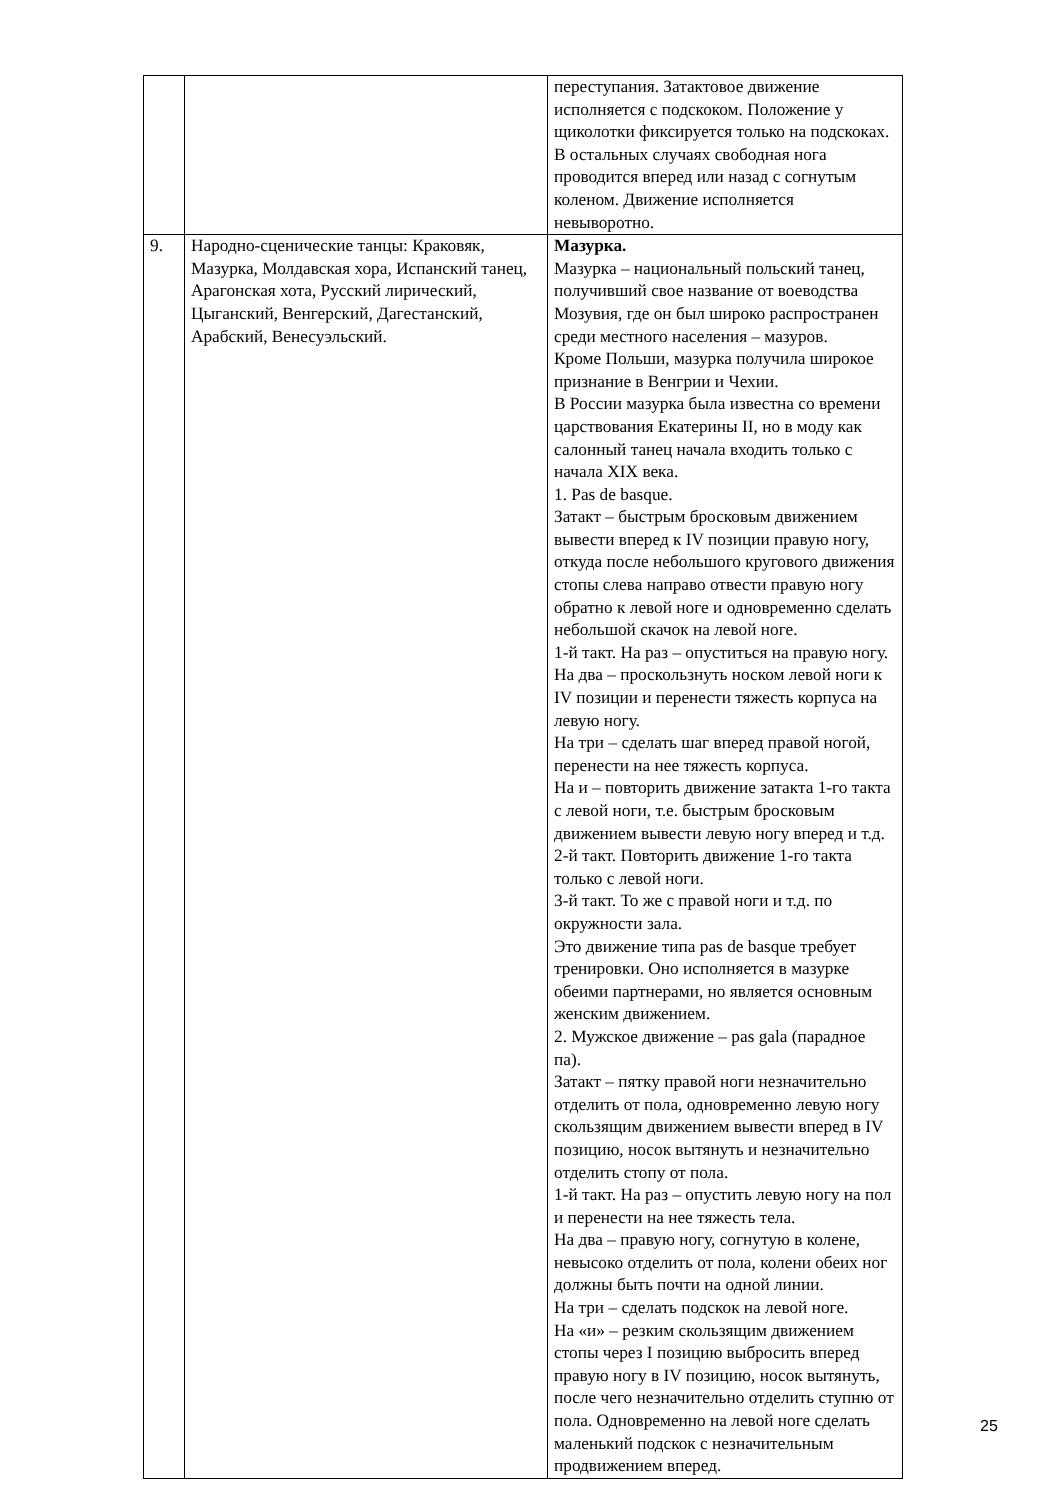| | | переступания. Затактовое движение исполняется с подскоком. Положение у щиколотки фиксируется только на подскоках. В остальных случаях свободная нога проводится вперед или назад с согнутым коленом. Движение исполняется невыворотно. |
| 9. | Народно-сценические танцы: Краковяк, Мазурка, Молдавская хора, Испанский танец, Арагонская хота, Русский лирический, Цыганский, Венгерский, Дагестанский, Арабский, Венесуэльский. | Мазурка. Мазурка – национальный польский танец, получивший свое название от воеводства Мозувия, где он был широко распространен среди местного населения – мазуров. Кроме Польши, мазурка получила широкое признание в Венгрии и Чехии. В России мазурка была известна со времени царствования Екатерины II, но в моду как салонный танец начала входить только с начала XIX века. 1. Pas de basque. Затакт – быстрым бросковым движением вывести вперед к IV позиции правую ногу, откуда после небольшого кругового движения стопы слева направо отвести правую ногу обратно к левой ноге и одновременно сделать небольшой скачок на левой ноге. 1-й такт. На раз – опуститься на правую ногу. На два – проскользнуть носком левой ноги к IV позиции и перенести тяжесть корпуса на левую ногу. На три – сделать шаг вперед правой ногой, перенести на нее тяжесть корпуса. На и – повторить движение затакта 1-го такта с левой ноги, т.е. быстрым бросковым движением вывести левую ногу вперед и т.д. 2-й такт. Повторить движение 1-го такта только с левой ноги. 3-й такт. То же с правой ноги и т.д. по окружности зала. Это движение типа pas de basque требует тренировки. Оно исполняется в мазурке обеими партнерами, но является основным женским движением. 2. Мужское движение – pas gala (парадное па). Затакт – пятку правой ноги незначительно отделить от пола, одновременно левую ногу скользящим движением вывести вперед в IV позицию, носок вытянуть и незначительно отделить стопу от пола. 1-й такт. На раз – опустить левую ногу на пол и перенести на нее тяжесть тела. На два – правую ногу, согнутую в колене, невысоко отделить от пола, колени обеих ног должны быть почти на одной линии. На три – сделать подскок на левой ноге. На «и» – резким скользящим движением стопы через I позицию выбросить вперед правую ногу в IV позицию, носок вытянуть, после чего незначительно отделить ступню от пола. Одновременно на левой ноге сделать маленький подскок с незначительным продвижением вперед. |
25